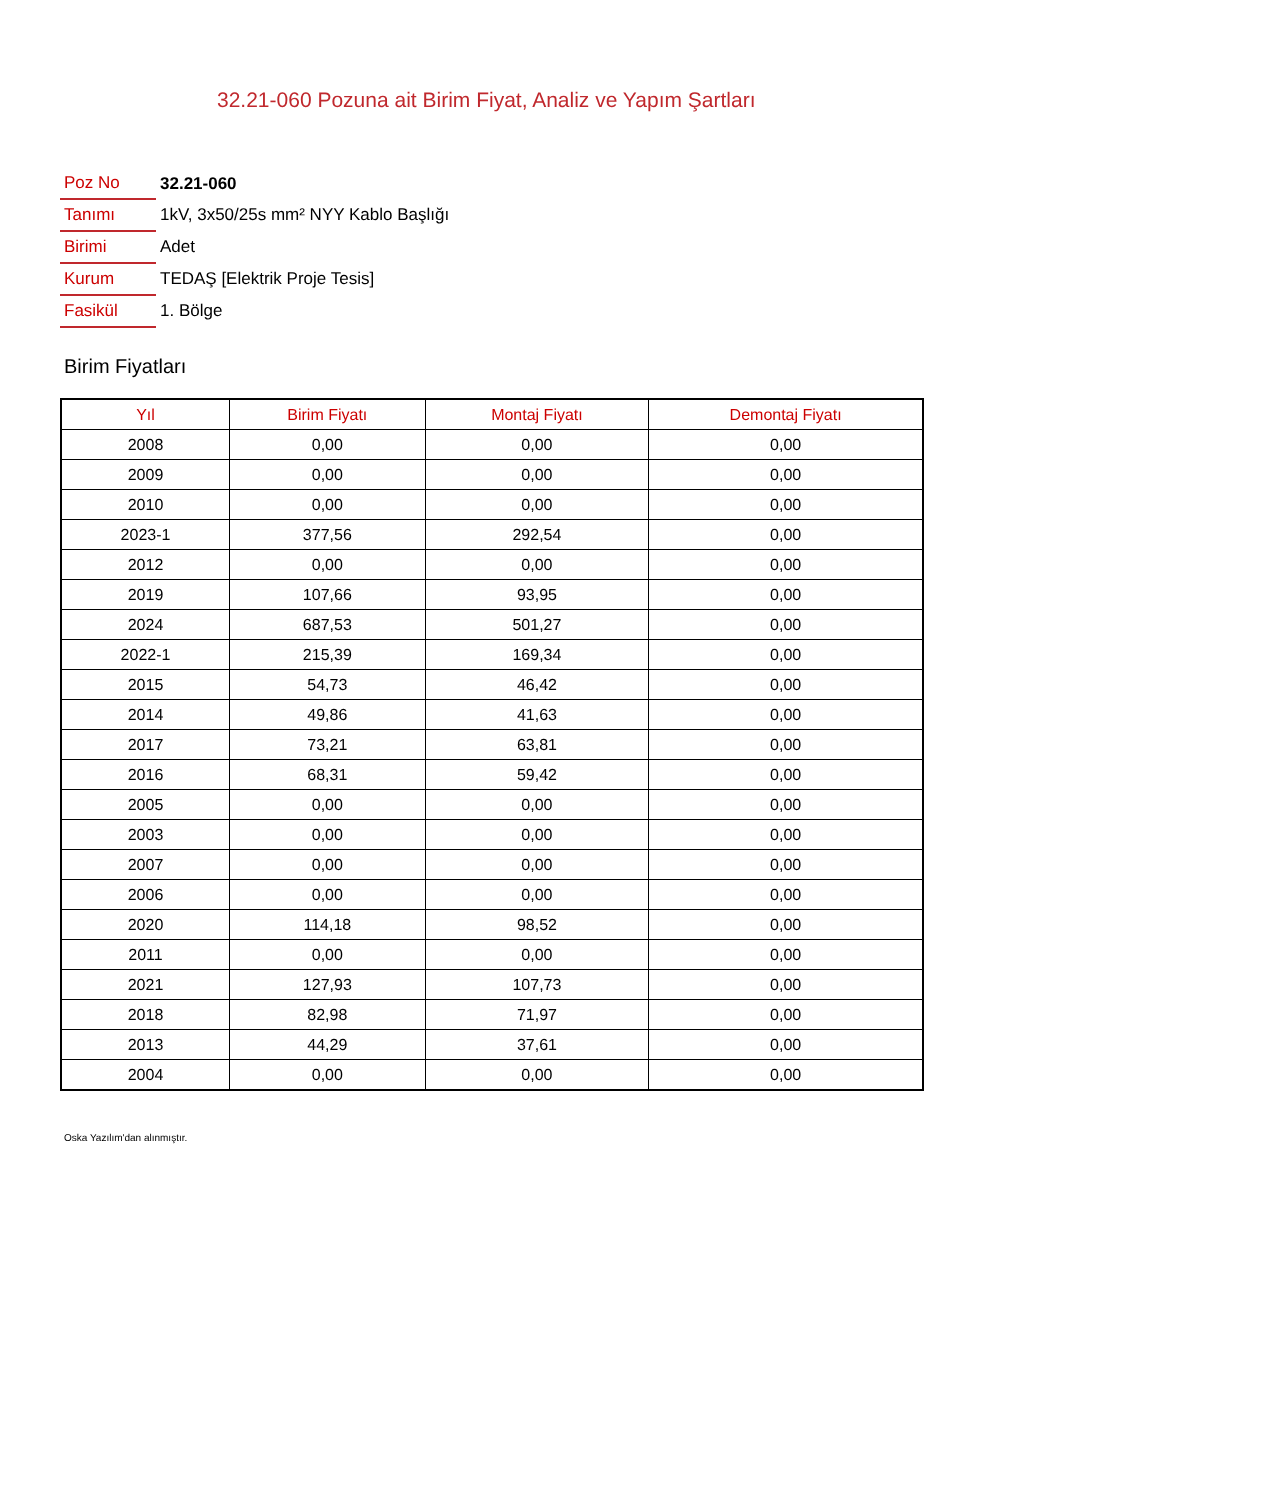32.21-060 Pozuna ait Birim Fiyat, Analiz ve Yapım Şartları
| Poz No | 32.21-060 |
| Tanımı | 1kV, 3x50/25s mm² NYY Kablo Başlığı |
| Birimi | Adet |
| Kurum | TEDAŞ [Elektrik Proje Tesis] |
| Fasikül | 1. Bölge |
Birim Fiyatları
| Yıl | Birim Fiyatı | Montaj Fiyatı | Demontaj Fiyatı |
| --- | --- | --- | --- |
| 2008 | 0,00 | 0,00 | 0,00 |
| 2009 | 0,00 | 0,00 | 0,00 |
| 2010 | 0,00 | 0,00 | 0,00 |
| 2023-1 | 377,56 | 292,54 | 0,00 |
| 2012 | 0,00 | 0,00 | 0,00 |
| 2019 | 107,66 | 93,95 | 0,00 |
| 2024 | 687,53 | 501,27 | 0,00 |
| 2022-1 | 215,39 | 169,34 | 0,00 |
| 2015 | 54,73 | 46,42 | 0,00 |
| 2014 | 49,86 | 41,63 | 0,00 |
| 2017 | 73,21 | 63,81 | 0,00 |
| 2016 | 68,31 | 59,42 | 0,00 |
| 2005 | 0,00 | 0,00 | 0,00 |
| 2003 | 0,00 | 0,00 | 0,00 |
| 2007 | 0,00 | 0,00 | 0,00 |
| 2006 | 0,00 | 0,00 | 0,00 |
| 2020 | 114,18 | 98,52 | 0,00 |
| 2011 | 0,00 | 0,00 | 0,00 |
| 2021 | 127,93 | 107,73 | 0,00 |
| 2018 | 82,98 | 71,97 | 0,00 |
| 2013 | 44,29 | 37,61 | 0,00 |
| 2004 | 0,00 | 0,00 | 0,00 |
Oska Yazılım'dan alınmıştır.